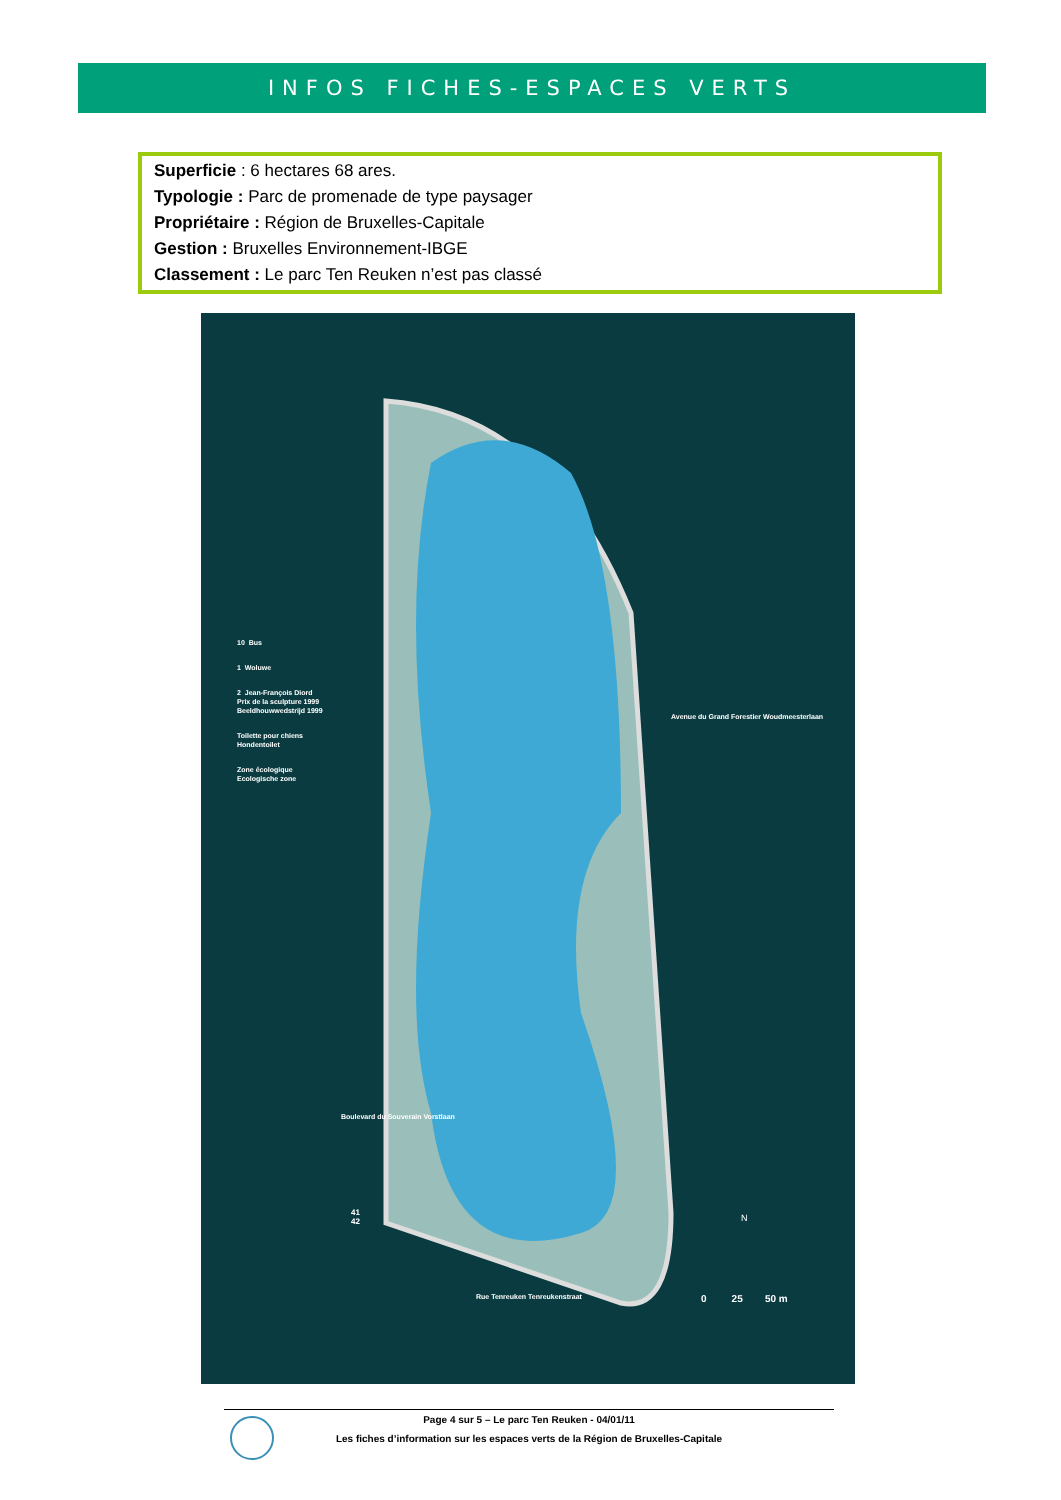INFOS FICHES-ESPACES VERTS
Superficie : 6 hectares 68 ares.
Typologie : Parc de promenade de type paysager
Propriétaire : Région de Bruxelles-Capitale
Gestion : Bruxelles Environnement-IBGE
Classement : Le parc Ten Reuken n’est pas classé
10 Bus
1 Woluwe
2 Jean-François Diord
Prix de la sculpture 1999
Beeldhouwwedstrijd 1999
Toilette pour chiens
Hondentoilet
Zone écologique
Ecologische zone
Avenue du Grand Forestier Woudmeesterlaan
Boulevard du Souverain Vorstlaan
41
42
Rue Tenreuken Tenreukenstraat
N
0 25 50 m
Page 4 sur 5 – Le parc Ten Reuken - 04/01/11
Les fiches d’information sur les espaces verts de la Région de Bruxelles-Capitale